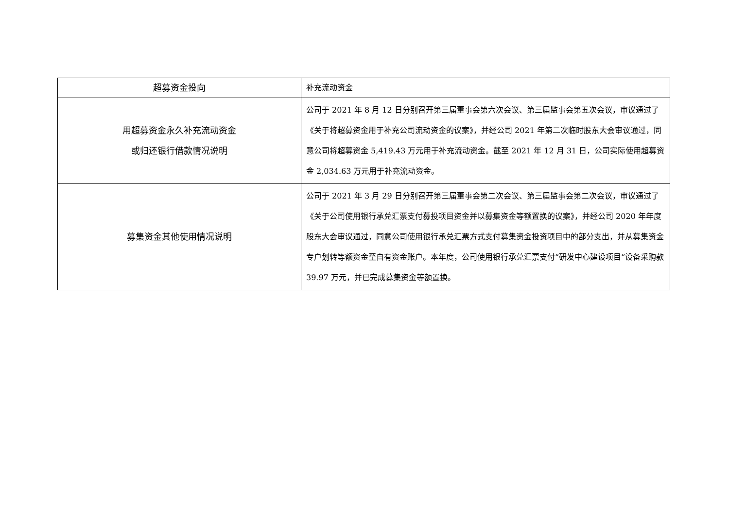| 超募资金投向 | 补充流动资金 |
| 用超募资金永久补充流动资金 或归还银行借款情况说明 | 公司于 2021 年 8 月 12 日分别召开第三届董事会第六次会议、第三届监事会第五次会议，审议通过了《关于将超募资金用于补充公司流动资金的议案》，并经公司 2021 年第二次临时股东大会审议通过，同意公司将超募资金 5,419.43 万元用于补充流动资金。截至 2021 年 12 月 31 日，公司实际使用超募资金 2,034.63 万元用于补充流动资金。 |
| 募集资金其他使用情况说明 | 公司于 2021 年 3 月 29 日分别召开第三届董事会第二次会议、第三届监事会第二次会议，审议通过了《关于公司使用银行承兑汇票支付募投项目资金并以募集资金等额置换的议案》，并经公司 2020 年年度股东大会审议通过，同意公司使用银行承兑汇票方式支付募集资金投资项目中的部分支出，并从募集资金专户划转等额资金至自有资金账户。本年度，公司使用银行承兑汇票支付“研发中心建设项目”设备采购款 39.97 万元，并已完成募集资金等额置换。 |